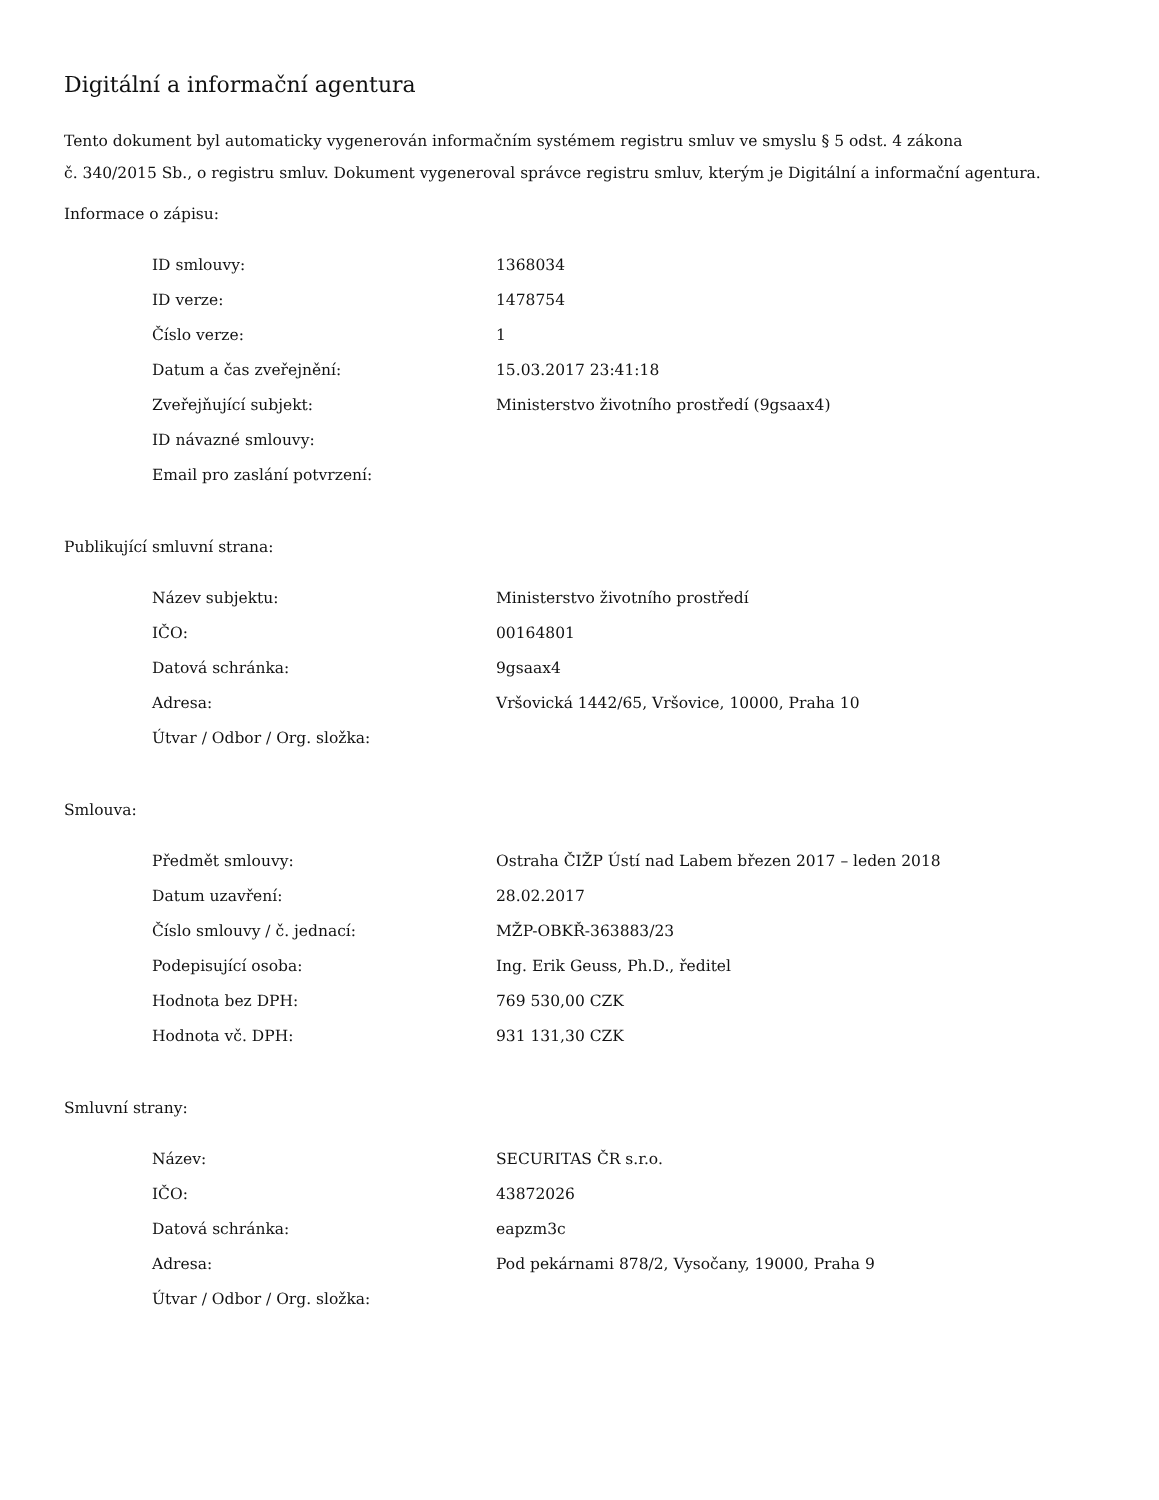Digitální a informační agentura
Tento dokument byl automaticky vygenerován informačním systémem registru smluv ve smyslu § 5 odst. 4 zákona
č. 340/2015 Sb., o registru smluv. Dokument vygeneroval správce registru smluv, kterým je Digitální a informační agentura.
Informace o zápisu:
| ID smlouvy: | 1368034 |
| ID verze: | 1478754 |
| Číslo verze: | 1 |
| Datum a čas zveřejnění: | 15.03.2017 23:41:18 |
| Zveřejňující subjekt: | Ministerstvo životního prostředí (9gsaax4) |
| ID návazné smlouvy: | |
| Email pro zaslání potvrzení: | |
Publikující smluvní strana:
| Název subjektu: | Ministerstvo životního prostředí |
| IČO: | 00164801 |
| Datová schránka: | 9gsaax4 |
| Adresa: | Vršovická 1442/65, Vršovice, 10000, Praha 10 |
| Útvar / Odbor / Org. složka: | |
Smlouva:
| Předmět smlouvy: | Ostraha ČIŽP Ústí nad Labem březen 2017 – leden 2018 |
| Datum uzavření: | 28.02.2017 |
| Číslo smlouvy / č. jednací: | MŽP-OBKŘ-363883/23 |
| Podepisující osoba: | Ing. Erik Geuss, Ph.D., ředitel |
| Hodnota bez DPH: | 769 530,00 CZK |
| Hodnota vč. DPH: | 931 131,30 CZK |
Smluvní strany:
| Název: | SECURITAS ČR s.r.o. |
| IČO: | 43872026 |
| Datová schránka: | eapzm3c |
| Adresa: | Pod pekárnami 878/2, Vysočany, 19000, Praha 9 |
| Útvar / Odbor / Org. složka: | |